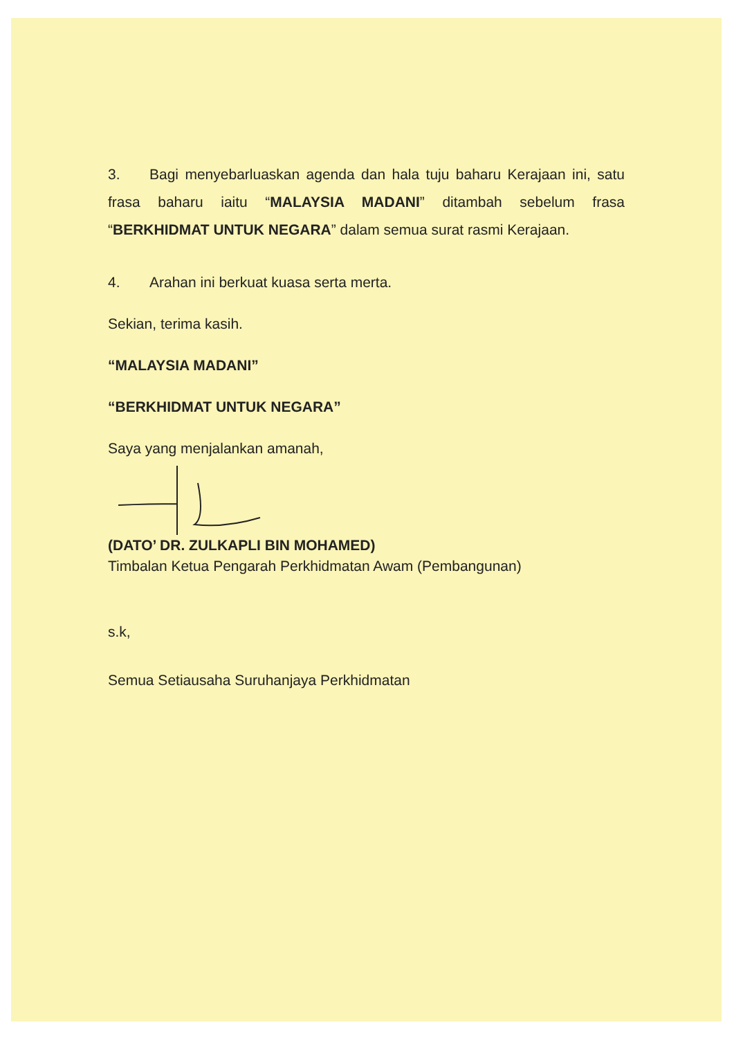3. Bagi menyebarluaskan agenda dan hala tuju baharu Kerajaan ini, satu frasa baharu iaitu “MALAYSIA MADANI” ditambah sebelum frasa “BERKHIDMAT UNTUK NEGARA” dalam semua surat rasmi Kerajaan.
4. Arahan ini berkuat kuasa serta merta.
Sekian, terima kasih.
“MALAYSIA MADANI”
“BERKHIDMAT UNTUK NEGARA”
Saya yang menjalankan amanah,
(DATO’ DR. ZULKAPLI BIN MOHAMED)
Timbalan Ketua Pengarah Perkhidmatan Awam (Pembangunan)
s.k,
Semua Setiausaha Suruhanjaya Perkhidmatan